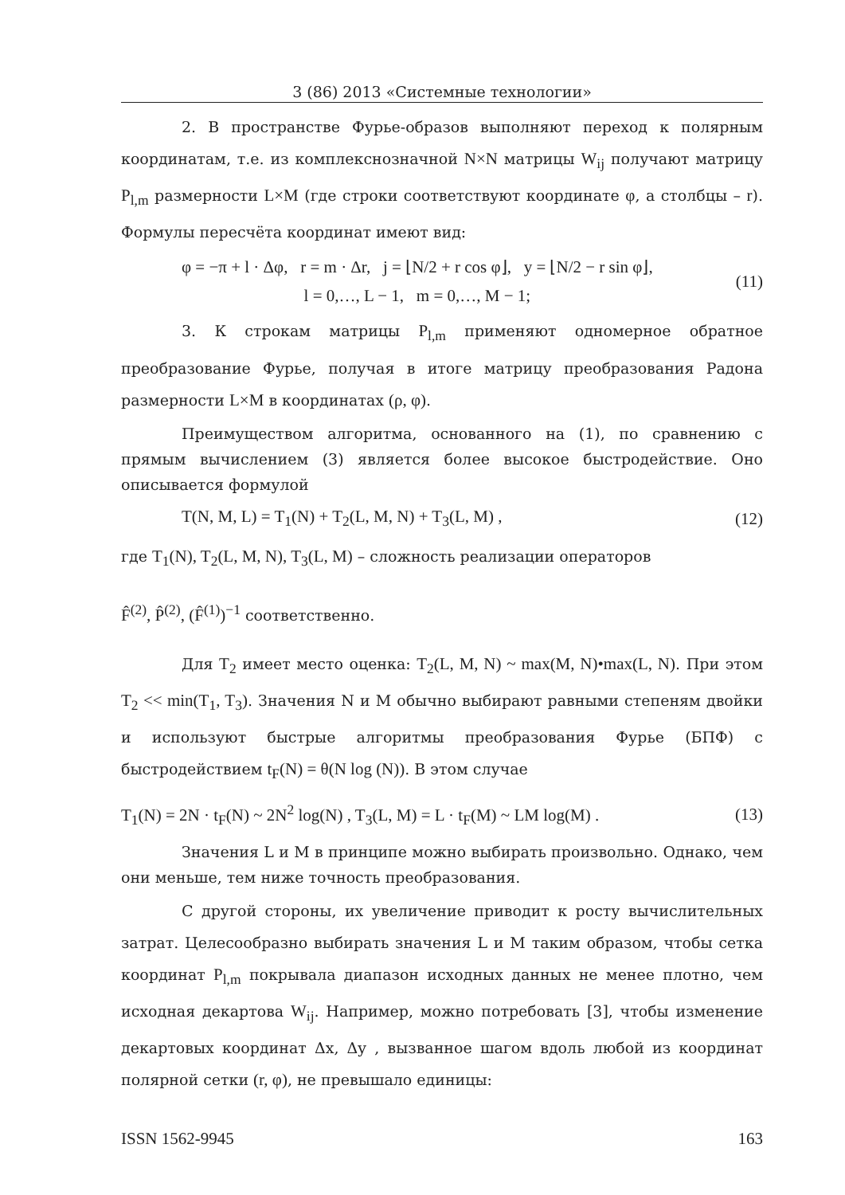3 (86) 2013 «Системные технологии»
2. В пространстве Фурье-образов выполняют переход к полярным координатам, т.е. из комплекснозначной N×N матрицы W<sub>ij</sub> получают матрицу P<sub>l,m</sub> размерности L×M (где строки соответствуют координате φ, а столбцы – r). Формулы пересчёта координат имеют вид:
φ = −π + l · Δφ, r = m · Δr, j = ⌊N/2 + r cos φ⌋, y = ⌊N/2 − r sin φ⌋,
l = 0,…, L − 1, m = 0,…, M − 1;
(11)
3. К строкам матрицы P<sub>l,m</sub> применяют одномерное обратное преобразование Фурье, получая в итоге матрицу преобразования Радона размерности L×M в координатах (ρ, φ).
Преимуществом алгоритма, основанного на (1), по сравнению с прямым вычислением (3) является более высокое быстродействие. Оно описывается формулой
T(N, M, L) = T<sub>1</sub>(N) + T<sub>2</sub>(L, M, N) + T<sub>3</sub>(L, M) ,
(12)
где T<sub>1</sub>(N), T<sub>2</sub>(L, M, N), T<sub>3</sub>(L, M) – сложность реализации операторов
F̂<sup>(2)</sup>, P̂<sup>(2)</sup>, (F̂<sup>(1)</sup>)<sup>−1</sup> соответственно.
Для T<sub>2</sub> имеет место оценка: T<sub>2</sub>(L, M, N) ~ max(M, N)•max(L, N). При этом T<sub>2</sub> << min(T<sub>1</sub>, T<sub>3</sub>). Значения N и M обычно выбирают равными степеням двойки и используют быстрые алгоритмы преобразования Фурье (БПФ) с быстродействием t<sub>F</sub>(N) = θ(N log (N)). В этом случае
T<sub>1</sub>(N) = 2N · t<sub>F</sub>(N) ~ 2N<sup>2</sup> log(N) , T<sub>3</sub>(L, M) = L · t<sub>F</sub>(M) ~ LM log(M) .
(13)
Значения L и M в принципе можно выбирать произвольно. Однако, чем они меньше, тем ниже точность преобразования.
С другой стороны, их увеличение приводит к росту вычислительных затрат. Целесообразно выбирать значения L и M таким образом, чтобы сетка координат P<sub>l,m</sub> покрывала диапазон исходных данных не менее плотно, чем исходная декартова W<sub>ij</sub>. Например, можно потребовать [3], чтобы изменение декартовых координат Δx, Δy , вызванное шагом вдоль любой из координат полярной сетки (r, φ), не превышало единицы:
ISSN 1562-9945 163